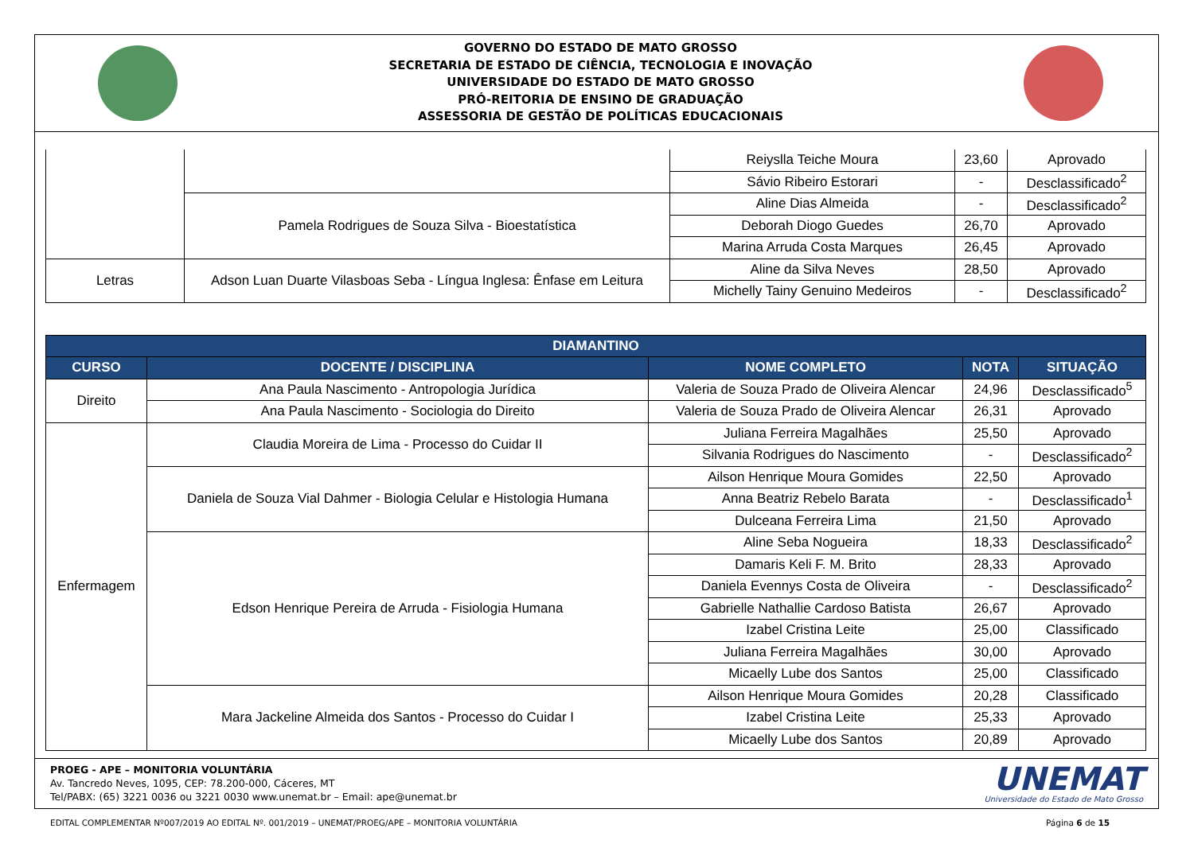GOVERNO DO ESTADO DE MATO GROSSO
SECRETARIA DE ESTADO DE CIÊNCIA, TECNOLOGIA E INOVAÇÃO
UNIVERSIDADE DO ESTADO DE MATO GROSSO
PRÓ-REITORIA DE ENSINO DE GRADUAÇÃO
ASSESSORIA DE GESTÃO DE POLÍTICAS EDUCACIONAIS
| | | Reiyslla Teiche Moura | 23,60 | Aprovado |
| | | Sávio Ribeiro Estorari | - | Desclassificado<sup>2</sup> |
| | Pamela Rodrigues de Souza Silva - Bioestatística | Aline Dias Almeida | - | Desclassificado<sup>2</sup> |
| | | Deborah Diogo Guedes | 26,70 | Aprovado |
| | | Marina Arruda Costa Marques | 26,45 | Aprovado |
| Letras | Adson Luan Duarte Vilasboas Seba - Língua Inglesa: Ênfase em Leitura | Aline da Silva Neves | 28,50 | Aprovado |
| | | Michelly Tainy Genuino Medeiros | - | Desclassificado<sup>2</sup> |
| DIAMANTINO | | | | |
| --- | --- | --- | --- | --- |
| CURSO | DOCENTE / DISCIPLINA | NOME COMPLETO | NOTA | SITUAÇÃO |
| Direito | Ana Paula Nascimento - Antropologia Jurídica | Valeria de Souza Prado de Oliveira Alencar | 24,96 | Desclassificado<sup>5</sup> |
| | Ana Paula Nascimento - Sociologia do Direito | Valeria de Souza Prado de Oliveira Alencar | 26,31 | Aprovado |
| Enfermagem | Claudia Moreira de Lima - Processo do Cuidar II | Juliana Ferreira Magalhães | 25,50 | Aprovado |
| | | Silvania Rodrigues do Nascimento | - | Desclassificado<sup>2</sup> |
| | Daniela de Souza Vial Dahmer - Biologia Celular e Histologia Humana | Ailson Henrique Moura Gomides | 22,50 | Aprovado |
| | | Anna Beatriz Rebelo Barata | - | Desclassificado<sup>1</sup> |
| | | Dulceana Ferreira Lima | 21,50 | Aprovado |
| | Edson Henrique Pereira de Arruda - Fisiologia Humana | Aline Seba Nogueira | 18,33 | Desclassificado<sup>2</sup> |
| | | Damaris Keli F. M. Brito | 28,33 | Aprovado |
| | | Daniela Evennys Costa de Oliveira | - | Desclassificado<sup>2</sup> |
| | | Gabrielle Nathallie Cardoso Batista | 26,67 | Aprovado |
| | | Izabel Cristina Leite | 25,00 | Classificado |
| | | Juliana Ferreira Magalhães | 30,00 | Aprovado |
| | | Micaelly Lube dos Santos | 25,00 | Classificado |
| | Mara Jackeline Almeida dos Santos - Processo do Cuidar I | Ailson Henrique Moura Gomides | 20,28 | Classificado |
| | | Izabel Cristina Leite | 25,33 | Aprovado |
| | | Micaelly Lube dos Santos | 20,89 | Aprovado |
PROEG - APE – MONITORIA VOLUNTÁRIA
Av. Tancredo Neves, 1095, CEP: 78.200-000, Cáceres, MT
Tel/PABX: (65) 3221 0036 ou 3221 0030 www.unemat.br – Email: ape@unemat.br
UNEMAT
Universidade do Estado de Mato Grosso
EDITAL COMPLEMENTAR Nº007/2019 AO EDITAL Nº. 001/2019 – UNEMAT/PROEG/APE – MONITORIA VOLUNTÁRIA Página 6 de 15